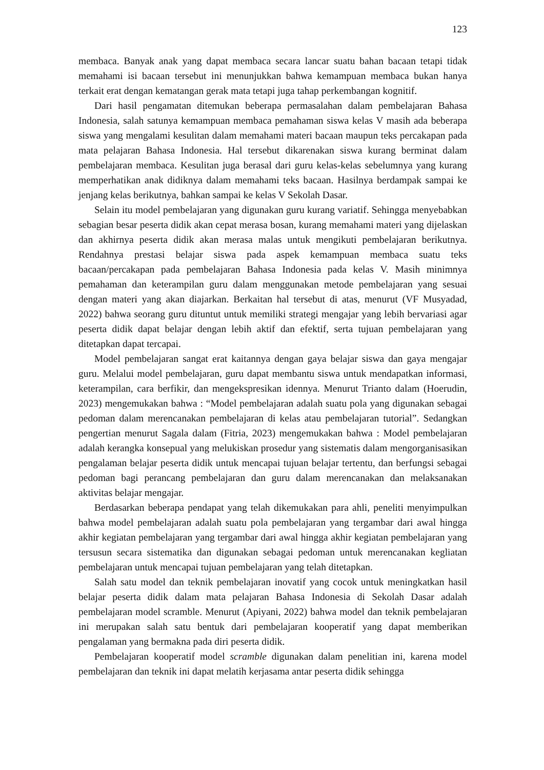123
membaca. Banyak anak yang dapat membaca secara lancar suatu bahan bacaan tetapi tidak memahami isi bacaan tersebut ini menunjukkan bahwa kemampuan membaca bukan hanya terkait erat dengan kematangan gerak mata tetapi juga tahap perkembangan kognitif.
Dari hasil pengamatan ditemukan beberapa permasalahan dalam pembelajaran Bahasa Indonesia, salah satunya kemampuan membaca pemahaman siswa kelas V masih ada beberapa siswa yang mengalami kesulitan dalam memahami materi bacaan maupun teks percakapan pada mata pelajaran Bahasa Indonesia. Hal tersebut dikarenakan siswa kurang berminat dalam pembelajaran membaca. Kesulitan juga berasal dari guru kelas-kelas sebelumnya yang kurang memperhatikan anak didiknya dalam memahami teks bacaan. Hasilnya berdampak sampai ke jenjang kelas berikutnya, bahkan sampai ke kelas V Sekolah Dasar.
Selain itu model pembelajaran yang digunakan guru kurang variatif. Sehingga menyebabkan sebagian besar peserta didik akan cepat merasa bosan, kurang memahami materi yang dijelaskan dan akhirnya peserta didik akan merasa malas untuk mengikuti pembelajaran berikutnya. Rendahnya prestasi belajar siswa pada aspek kemampuan membaca suatu teks bacaan/percakapan pada pembelajaran Bahasa Indonesia pada kelas V. Masih minimnya pemahaman dan keterampilan guru dalam menggunakan metode pembelajaran yang sesuai dengan materi yang akan diajarkan. Berkaitan hal tersebut di atas, menurut (VF Musyadad, 2022) bahwa seorang guru dituntut untuk memiliki strategi mengajar yang lebih bervariasi agar peserta didik dapat belajar dengan lebih aktif dan efektif, serta tujuan pembelajaran yang ditetapkan dapat tercapai.
Model pembelajaran sangat erat kaitannya dengan gaya belajar siswa dan gaya mengajar guru. Melalui model pembelajaran, guru dapat membantu siswa untuk mendapatkan informasi, keterampilan, cara berfikir, dan mengekspresikan idennya. Menurut Trianto dalam (Hoerudin, 2023) mengemukakan bahwa : “Model pembelajaran adalah suatu pola yang digunakan sebagai pedoman dalam merencanakan pembelajaran di kelas atau pembelajaran tutorial”. Sedangkan pengertian menurut Sagala dalam (Fitria, 2023) mengemukakan bahwa : Model pembelajaran adalah kerangka konsepual yang melukiskan prosedur yang sistematis dalam mengorganisasikan pengalaman belajar peserta didik untuk mencapai tujuan belajar tertentu, dan berfungsi sebagai pedoman bagi perancang pembelajaran dan guru dalam merencanakan dan melaksanakan aktivitas belajar mengajar.
Berdasarkan beberapa pendapat yang telah dikemukakan para ahli, peneliti menyimpulkan bahwa model pembelajaran adalah suatu pola pembelajaran yang tergambar dari awal hingga akhir kegiatan pembelajaran yang tergambar dari awal hingga akhir kegiatan pembelajaran yang tersusun secara sistematika dan digunakan sebagai pedoman untuk merencanakan kegliatan pembelajaran untuk mencapai tujuan pembelajaran yang telah ditetapkan.
Salah satu model dan teknik pembelajaran inovatif yang cocok untuk meningkatkan hasil belajar peserta didik dalam mata pelajaran Bahasa Indonesia di Sekolah Dasar adalah pembelajaran model scramble. Menurut (Apiyani, 2022) bahwa model dan teknik pembelajaran ini merupakan salah satu bentuk dari pembelajaran kooperatif yang dapat memberikan pengalaman yang bermakna pada diri peserta didik.
Pembelajaran kooperatif model scramble digunakan dalam penelitian ini, karena model pembelajaran dan teknik ini dapat melatih kerjasama antar peserta didik sehingga